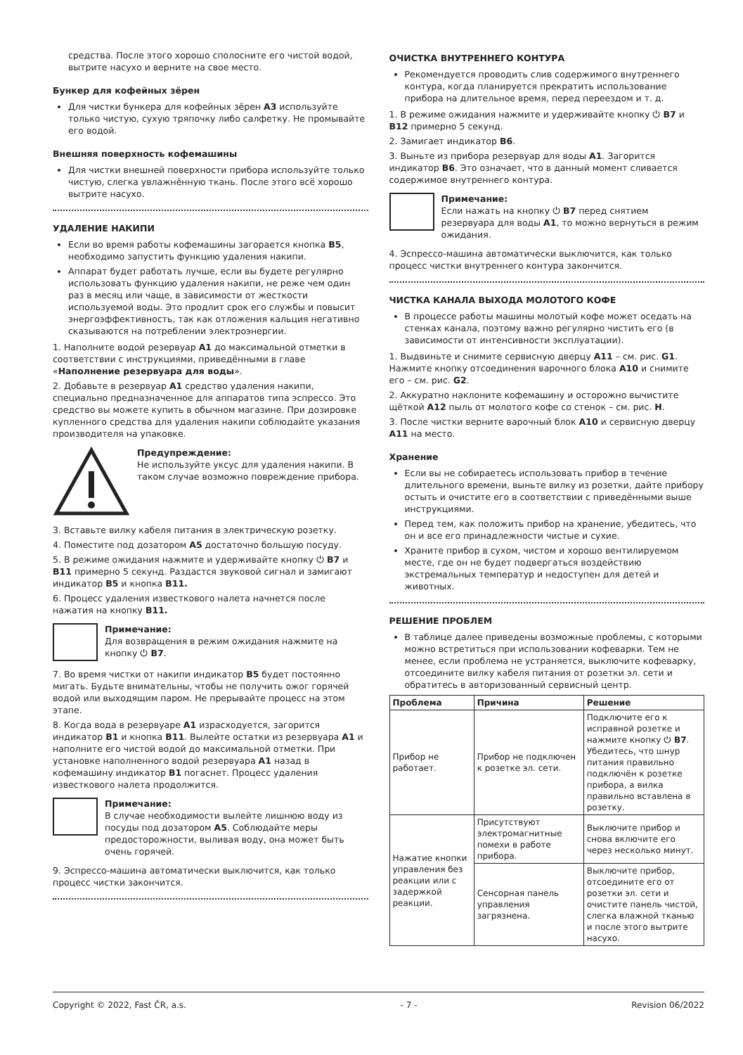средства. После этого хорошо сполосните его чистой водой, вытрите насухо и верните на свое место.
Бункер для кофейных зёрен
Для чистки бункера для кофейных зёрен A3 используйте только чистую, сухую тряпочку либо салфетку. Не промывайте его водой.
Внешняя поверхность кофемашины
Для чистки внешней поверхности прибора используйте только чистую, слегка увлажнённую ткань. После этого всё хорошо вытрите насухо.
УДАЛЕНИЕ НАКИПИ
Если во время работы кофемашины загорается кнопка B5, необходимо запустить функцию удаления накипи.
Аппарат будет работать лучше, если вы будете регулярно использовать функцию удаления накипи, не реже чем один раз в месяц или чаще, в зависимости от жесткости используемой воды. Это продлит срок его службы и повысит энергоэффективность, так как отложения кальция негативно сказываются на потреблении электроэнергии.
1. Наполните водой резервуар A1 до максимальной отметки в соответствии с инструкциями, приведёнными в главе «Наполнение резервуара для воды».
2. Добавьте в резервуар A1 средство удаления накипи, специально предназначенное для аппаратов типа эспрессо. Это средство вы можете купить в обычном магазине. При дозировке купленного средства для удаления накипи соблюдайте указания производителя на упаковке.
Предупреждение:
Не используйте уксус для удаления накипи. В таком случае возможно повреждение прибора.
3. Вставьте вилку кабеля питания в электрическую розетку.
4. Поместите под дозатором A5 достаточно большую посуду.
5. В режиме ожидания нажмите и удерживайте кнопку ⏻ B7 и B11 примерно 5 секунд. Раздастся звуковой сигнал и замигают индикатор B5 и кнопка B11.
6. Процесс удаления известкового налета начнется после нажатия на кнопку B11.
Примечание:
Для возвращения в режим ожидания нажмите на кнопку ⏻ B7.
7. Во время чистки от накипи индикатор B5 будет постоянно мигать. Будьте внимательны, чтобы не получить ожог горячей водой или выходящим паром. Не прерывайте процесс на этом этапе.
8. Когда вода в резервуаре A1 израсходуется, загорится индикатор B1 и кнопка B11. Вылейте остатки из резервуара A1 и наполните его чистой водой до максимальной отметки. При установке наполненного водой резервуара A1 назад в кофемашину индикатор B1 погаснет. Процесс удаления известкового налета продолжится.
Примечание:
В случае необходимости вылейте лишнюю воду из посуды под дозатором A5. Соблюдайте меры предосторожности, выливая воду, она может быть очень горячей.
9. Эспрессо-машина автоматически выключится, как только процесс чистки закончится.
ОЧИСТКА ВНУТРЕННЕГО КОНТУРА
Рекомендуется проводить слив содержимого внутреннего контура, когда планируется прекратить использование прибора на длительное время, перед переездом и т. д.
1. В режиме ожидания нажмите и удерживайте кнопку ⏻ B7 и B12 примерно 5 секунд.
2. Замигает индикатор B6.
3. Выньте из прибора резервуар для воды A1. Загорится индикатор B6. Это означает, что в данный момент сливается содержимое внутреннего контура.
Примечание:
Если нажать на кнопку ⏻ B7 перед снятием резервуара для воды A1, то можно вернуться в режим ожидания.
4. Эспрессо-машина автоматически выключится, как только процесс чистки внутреннего контура закончится.
ЧИСТКА КАНАЛА ВЫХОДА МОЛОТОГО КОФЕ
В процессе работы машины молотый кофе может оседать на стенках канала, поэтому важно регулярно чистить его (в зависимости от интенсивности эксплуатации).
1. Выдвиньте и снимите сервисную дверцу A11 – см. рис. G1. Нажмите кнопку отсоединения варочного блока A10 и снимите его – см. рис. G2.
2. Аккуратно наклоните кофемашину и осторожно вычистите щёткой A12 пыль от молотого кофе со стенок – см. рис. H.
3. После чистки верните варочный блок A10 и сервисную дверцу A11 на место.
Хранение
Если вы не собираетесь использовать прибор в течение длительного времени, выньте вилку из розетки, дайте прибору остыть и очистите его в соответствии с приведёнными выше инструкциями.
Перед тем, как положить прибор на хранение, убедитесь, что он и все его принадлежности чистые и сухие.
Храните прибор в сухом, чистом и хорошо вентилируемом месте, где он не будет подвергаться воздействию экстремальных температур и недоступен для детей и животных.
РЕШЕНИЕ ПРОБЛЕМ
В таблице далее приведены возможные проблемы, с которыми можно встретиться при использовании кофеварки. Тем не менее, если проблема не устраняется, выключите кофеварку, отсоедините вилку кабеля питания от розетки эл. сети и обратитесь в авторизованный сервисный центр.
| Проблема | Причина | Решение |
| --- | --- | --- |
| Прибор не работает. | Прибор не подключен к розетке эл. сети. | Подключите его к исправной розетке и нажмите кнопку ⏻ B7 . Убедитесь, что шнур питания правильно подключён к розетке прибора, а вилка правильно вставлена в розетку. |
| Нажатие кнопки управления без реакции или с задержкой реакции. | Присутствуют электромагнитные помехи в работе прибора. | Выключите прибор и снова включите его через несколько минут. |
| | Сенсорная панель управления загрязнена. | Выключите прибор, отсоедините его от розетки эл. сети и очистите панель чистой, слегка влажной тканью и после этого вытрите насухо. |
Copyright © 2022, Fast ČR, a.s. - 7 - Revision 06/2022